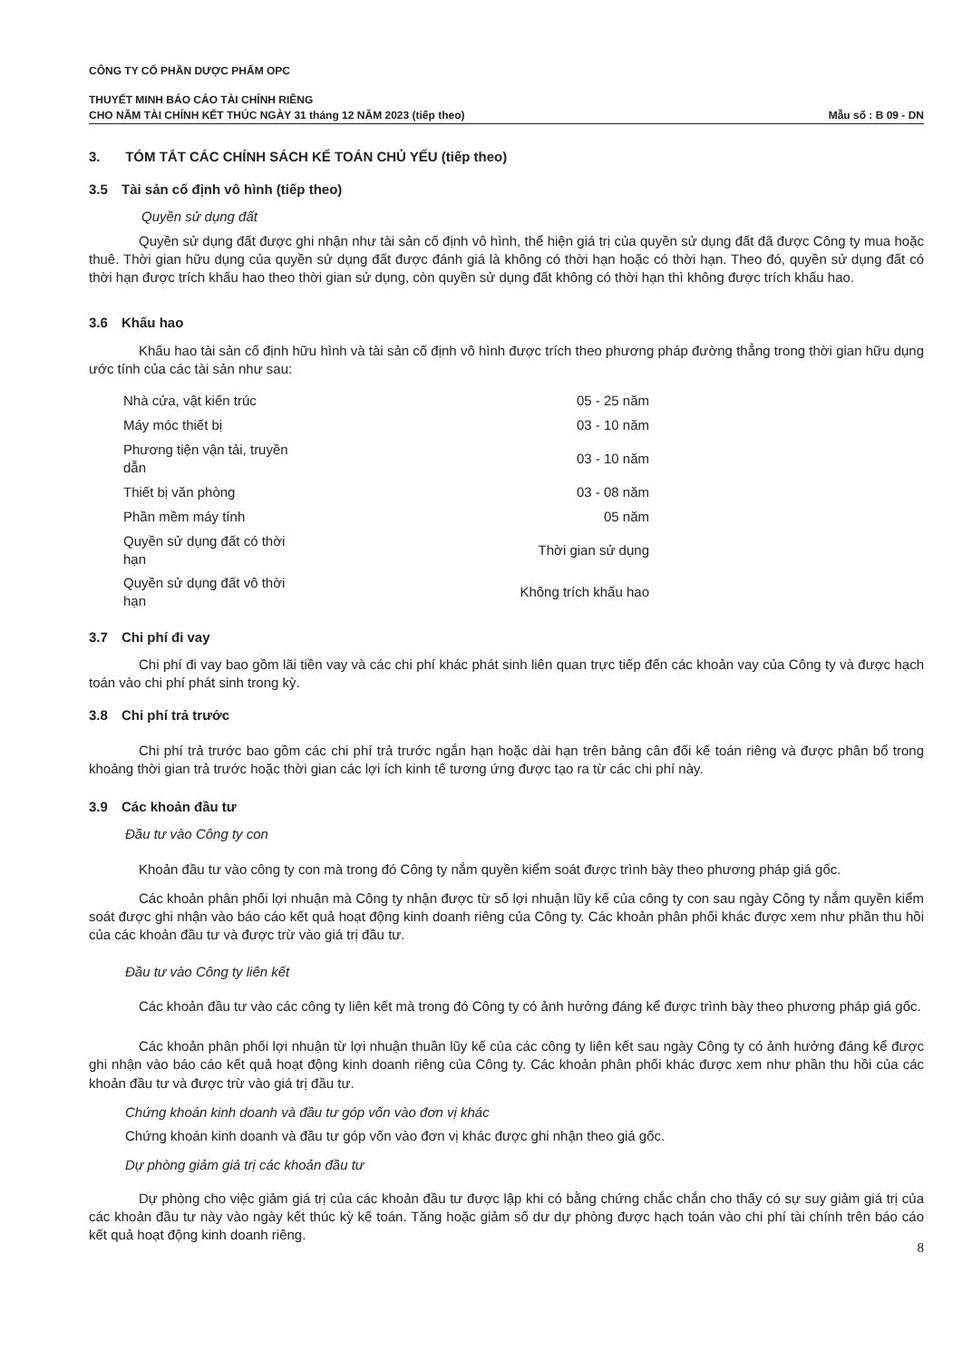CÔNG TY CỔ PHẦN DƯỢC PHẨM OPC
THUYẾT MINH BÁO CÁO TÀI CHÍNH RIÊNG
CHO NĂM TÀI CHÍNH KẾT THÚC NGÀY 31 tháng 12 NĂM 2023 (tiếp theo) Mẫu số : B 09 - DN
3. TÓM TẮT CÁC CHÍNH SÁCH KẾ TOÁN CHỦ YẾU (tiếp theo)
3.5 Tài sản cố định vô hình (tiếp theo)
Quyền sử dụng đất
Quyền sử dụng đất được ghi nhận như tài sản cố định vô hình, thể hiện giá trị của quyền sử dụng đất đã được Công ty mua hoặc thuê. Thời gian hữu dụng của quyền sử dụng đất được đánh giá là không có thời hạn hoặc có thời hạn. Theo đó, quyền sử dụng đất có thời hạn được trích khấu hao theo thời gian sử dụng, còn quyền sử dụng đất không có thời hạn thì không được trích khấu hao.
3.6 Khấu hao
Khấu hao tài sản cố định hữu hình và tài sản cố định vô hình được trích theo phương pháp đường thẳng trong thời gian hữu dụng ước tính của các tài sản như sau:
| Nhà cửa, vật kiến trúc | 05 - 25 năm |
| Máy móc thiết bị | 03 - 10 năm |
| Phương tiện vận tải, truyền dẫn | 03 - 10 năm |
| Thiết bị văn phòng | 03 - 08 năm |
| Phần mềm máy tính | 05 năm |
| Quyền sử dụng đất có thời hạn | Thời gian sử dụng |
| Quyền sử dụng đất vô thời hạn | Không trích khấu hao |
3.7 Chi phí đi vay
Chi phí đi vay bao gồm lãi tiền vay và các chi phí khác phát sinh liên quan trực tiếp đến các khoản vay của Công ty và được hạch toán vào chi phí phát sinh trong kỳ.
3.8 Chi phí trả trước
Chi phí trả trước bao gồm các chi phí trả trước ngắn hạn hoặc dài hạn trên bảng cân đối kế toán riêng và được phân bổ trong khoảng thời gian trả trước hoặc thời gian các lợi ích kinh tế tương ứng được tạo ra từ các chi phí này.
3.9 Các khoản đầu tư
Đầu tư vào Công ty con
Khoản đầu tư vào công ty con mà trong đó Công ty nắm quyền kiểm soát được trình bày theo phương pháp giá gốc.
Các khoản phân phối lợi nhuận mà Công ty nhận được từ số lợi nhuận lũy kế của công ty con sau ngày Công ty nắm quyền kiểm soát được ghi nhận vào báo cáo kết quả hoạt động kinh doanh riêng của Công ty. Các khoản phân phối khác được xem như phần thu hồi của các khoản đầu tư và được trừ vào giá trị đầu tư.
Đầu tư vào Công ty liên kết
Các khoản đầu tư vào các công ty liên kết mà trong đó Công ty có ảnh hưởng đáng kể được trình bày theo phương pháp giá gốc.
Các khoản phân phối lợi nhuận từ lợi nhuận thuần lũy kế của các công ty liên kết sau ngày Công ty có ảnh hưởng đáng kể được ghi nhận vào báo cáo kết quả hoạt động kinh doanh riêng của Công ty. Các khoản phân phối khác được xem như phần thu hồi của các khoản đầu tư và được trừ vào giá trị đầu tư.
Chứng khoán kinh doanh và đầu tư góp vốn vào đơn vị khác
Chứng khoán kinh doanh và đầu tư góp vốn vào đơn vị khác được ghi nhận theo giá gốc.
Dự phòng giảm giá trị các khoản đầu tư
Dự phòng cho việc giảm giá trị của các khoản đầu tư được lập khi có bằng chứng chắc chắn cho thấy có sự suy giảm giá trị của các khoản đầu tư này vào ngày kết thúc kỳ kế toán. Tăng hoặc giảm số dư dự phòng được hạch toán vào chi phí tài chính trên báo cáo kết quả hoạt động kinh doanh riêng.
8